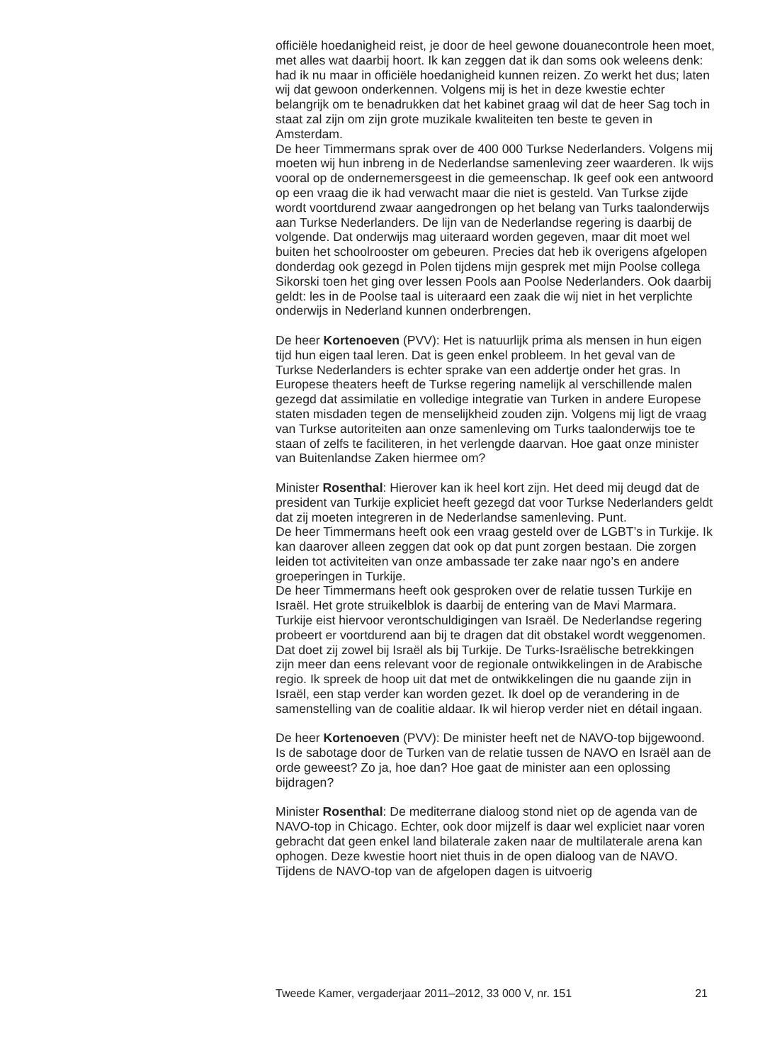officiële hoedanigheid reist, je door de heel gewone douanecontrole heen moet, met alles wat daarbij hoort. Ik kan zeggen dat ik dan soms ook weleens denk: had ik nu maar in officiële hoedanigheid kunnen reizen. Zo werkt het dus; laten wij dat gewoon onderkennen. Volgens mij is het in deze kwestie echter belangrijk om te benadrukken dat het kabinet graag wil dat de heer Sag toch in staat zal zijn om zijn grote muzikale kwaliteiten ten beste te geven in Amsterdam.
De heer Timmermans sprak over de 400 000 Turkse Nederlanders. Volgens mij moeten wij hun inbreng in de Nederlandse samenleving zeer waarderen. Ik wijs vooral op de ondernemersgeest in die gemeenschap. Ik geef ook een antwoord op een vraag die ik had verwacht maar die niet is gesteld. Van Turkse zijde wordt voortdurend zwaar aangedrongen op het belang van Turks taalonderwijs aan Turkse Nederlanders. De lijn van de Nederlandse regering is daarbij de volgende. Dat onderwijs mag uiteraard worden gegeven, maar dit moet wel buiten het schoolrooster om gebeuren. Precies dat heb ik overigens afgelopen donderdag ook gezegd in Polen tijdens mijn gesprek met mijn Poolse collega Sikorski toen het ging over lessen Pools aan Poolse Nederlanders. Ook daarbij geldt: les in de Poolse taal is uiteraard een zaak die wij niet in het verplichte onderwijs in Nederland kunnen onderbrengen.
De heer Kortenoeven (PVV): Het is natuurlijk prima als mensen in hun eigen tijd hun eigen taal leren. Dat is geen enkel probleem. In het geval van de Turkse Nederlanders is echter sprake van een addertje onder het gras. In Europese theaters heeft de Turkse regering namelijk al verschillende malen gezegd dat assimilatie en volledige integratie van Turken in andere Europese staten misdaden tegen de menselijkheid zouden zijn. Volgens mij ligt de vraag van Turkse autoriteiten aan onze samenleving om Turks taalonderwijs toe te staan of zelfs te faciliteren, in het verlengde daarvan. Hoe gaat onze minister van Buitenlandse Zaken hiermee om?
Minister Rosenthal: Hierover kan ik heel kort zijn. Het deed mij deugd dat de president van Turkije expliciet heeft gezegd dat voor Turkse Nederlanders geldt dat zij moeten integreren in de Nederlandse samenleving. Punt.
De heer Timmermans heeft ook een vraag gesteld over de LGBT’s in Turkije. Ik kan daarover alleen zeggen dat ook op dat punt zorgen bestaan. Die zorgen leiden tot activiteiten van onze ambassade ter zake naar ngo’s en andere groeperingen in Turkije.
De heer Timmermans heeft ook gesproken over de relatie tussen Turkije en Israël. Het grote struikelblok is daarbij de entering van de Mavi Marmara. Turkije eist hiervoor verontschuldigingen van Israël. De Nederlandse regering probeert er voortdurend aan bij te dragen dat dit obstakel wordt weggenomen. Dat doet zij zowel bij Israël als bij Turkije. De Turks-Israëlische betrekkingen zijn meer dan eens relevant voor de regionale ontwikkelingen in de Arabische regio. Ik spreek de hoop uit dat met de ontwikkelingen die nu gaande zijn in Israël, een stap verder kan worden gezet. Ik doel op de verandering in de samenstelling van de coalitie aldaar. Ik wil hierop verder niet en détail ingaan.
De heer Kortenoeven (PVV): De minister heeft net de NAVO-top bijgewoond. Is de sabotage door de Turken van de relatie tussen de NAVO en Israël aan de orde geweest? Zo ja, hoe dan? Hoe gaat de minister aan een oplossing bijdragen?
Minister Rosenthal: De mediterrane dialoog stond niet op de agenda van de NAVO-top in Chicago. Echter, ook door mijzelf is daar wel expliciet naar voren gebracht dat geen enkel land bilaterale zaken naar de multilaterale arena kan ophogen. Deze kwestie hoort niet thuis in de open dialoog van de NAVO. Tijdens de NAVO-top van de afgelopen dagen is uitvoerig
Tweede Kamer, vergaderjaar 2011–2012, 33 000 V, nr. 151 21